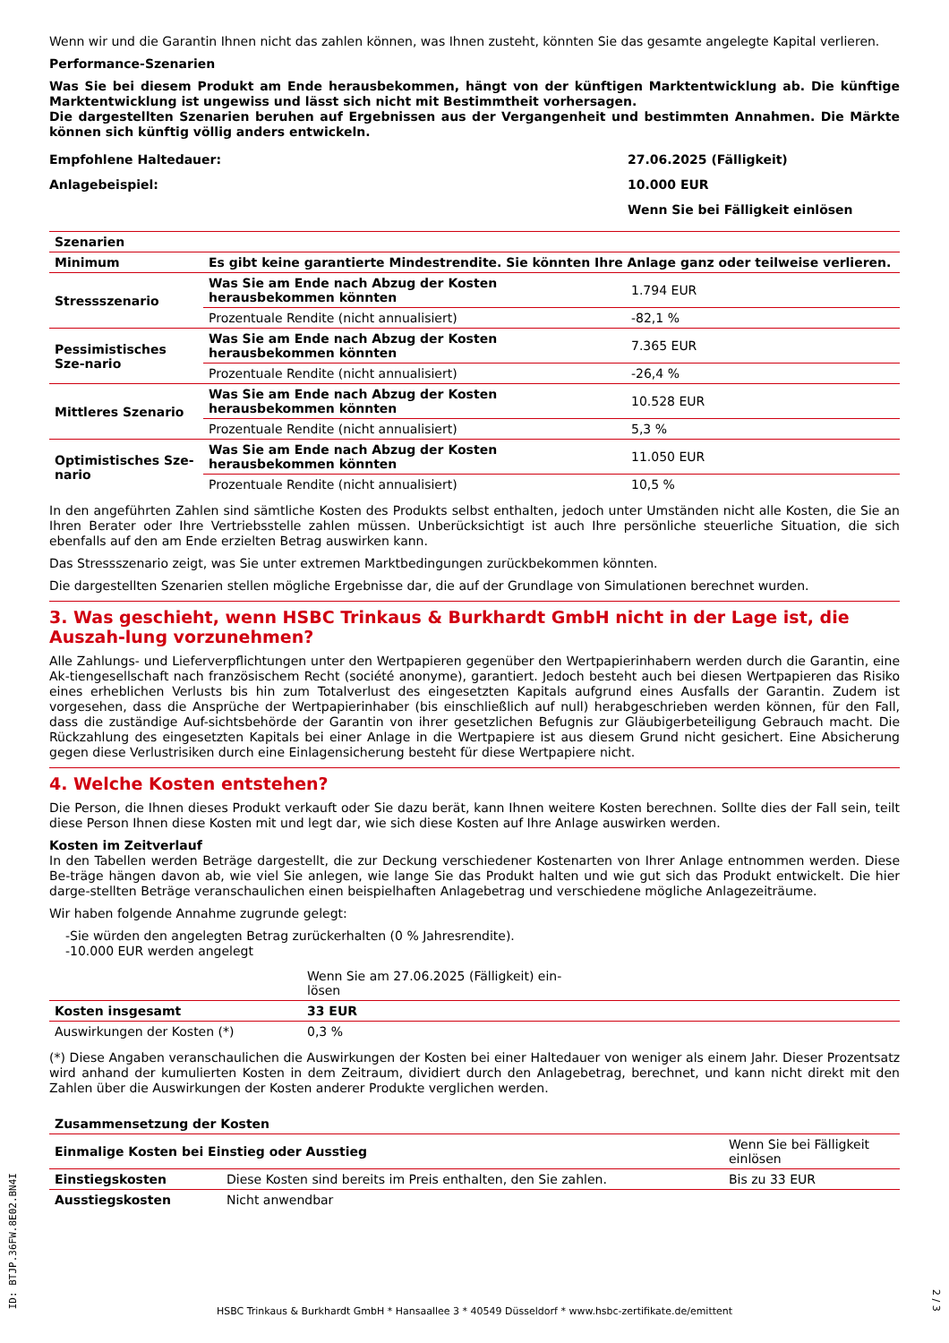Wenn wir und die Garantin Ihnen nicht das zahlen können, was Ihnen zusteht, könnten Sie das gesamte angelegte Kapital verlieren.
Performance-Szenarien
Was Sie bei diesem Produkt am Ende herausbekommen, hängt von der künftigen Marktentwicklung ab. Die künftige Marktentwicklung ist ungewiss und lässt sich nicht mit Bestimmtheit vorhersagen.
Die dargestellten Szenarien beruhen auf Ergebnissen aus der Vergangenheit und bestimmten Annahmen. Die Märkte können sich künftig völlig anders entwickeln.
| Empfohlene Haltedauer: | 27.06.2025 (Fälligkeit) |
| Anlagebeispiel: | 10.000 EUR |
| | Wenn Sie bei Fälligkeit einlösen |
| Szenarien | | |
| --- | --- | --- |
| Minimum | Es gibt keine garantierte Mindestrendite. Sie könnten Ihre Anlage ganz oder teilweise verlieren. | |
| Stressszenario | Was Sie am Ende nach Abzug der Kosten herausbekommen könnten | 1.794 EUR |
| | Prozentuale Rendite (nicht annualisiert) | -82,1 % |
| Pessimistisches Sze-nario | Was Sie am Ende nach Abzug der Kosten herausbekommen könnten | 7.365 EUR |
| | Prozentuale Rendite (nicht annualisiert) | -26,4 % |
| Mittleres Szenario | Was Sie am Ende nach Abzug der Kosten herausbekommen könnten | 10.528 EUR |
| | Prozentuale Rendite (nicht annualisiert) | 5,3 % |
| Optimistisches Sze-nario | Was Sie am Ende nach Abzug der Kosten herausbekommen könnten | 11.050 EUR |
| | Prozentuale Rendite (nicht annualisiert) | 10,5 % |
In den angeführten Zahlen sind sämtliche Kosten des Produkts selbst enthalten, jedoch unter Umständen nicht alle Kosten, die Sie an Ihren Berater oder Ihre Vertriebsstelle zahlen müssen. Unberücksichtigt ist auch Ihre persönliche steuerliche Situation, die sich ebenfalls auf den am Ende erzielten Betrag auswirken kann.
Das Stressszenario zeigt, was Sie unter extremen Marktbedingungen zurückbekommen könnten.
Die dargestellten Szenarien stellen mögliche Ergebnisse dar, die auf der Grundlage von Simulationen berechnet wurden.
3. Was geschieht, wenn HSBC Trinkaus & Burkhardt GmbH nicht in der Lage ist, die Auszah-lung vorzunehmen?
Alle Zahlungs- und Lieferverpflichtungen unter den Wertpapieren gegenüber den Wertpapierinhabern werden durch die Garantin, eine Ak-tiengesellschaft nach französischem Recht (société anonyme), garantiert. Jedoch besteht auch bei diesen Wertpapieren das Risiko eines erheblichen Verlusts bis hin zum Totalverlust des eingesetzten Kapitals aufgrund eines Ausfalls der Garantin. Zudem ist vorgesehen, dass die Ansprüche der Wertpapierinhaber (bis einschließlich auf null) herabgeschrieben werden können, für den Fall, dass die zuständige Auf-sichtsbehörde der Garantin von ihrer gesetzlichen Befugnis zur Gläubigerbeteiligung Gebrauch macht. Die Rückzahlung des eingesetzten Kapitals bei einer Anlage in die Wertpapiere ist aus diesem Grund nicht gesichert. Eine Absicherung gegen diese Verlustrisiken durch eine Einlagensicherung besteht für diese Wertpapiere nicht.
4. Welche Kosten entstehen?
Die Person, die Ihnen dieses Produkt verkauft oder Sie dazu berät, kann Ihnen weitere Kosten berechnen. Sollte dies der Fall sein, teilt diese Person Ihnen diese Kosten mit und legt dar, wie sich diese Kosten auf Ihre Anlage auswirken werden.
Kosten im Zeitverlauf
In den Tabellen werden Beträge dargestellt, die zur Deckung verschiedener Kostenarten von Ihrer Anlage entnommen werden. Diese Be-träge hängen davon ab, wie viel Sie anlegen, wie lange Sie das Produkt halten und wie gut sich das Produkt entwickelt. Die hier darge-stellten Beträge veranschaulichen einen beispielhaften Anlagebetrag und verschiedene mögliche Anlagezeiträume.
Wir haben folgende Annahme zugrunde gelegt:
-Sie würden den angelegten Betrag zurückerhalten (0 % Jahresrendite).
-10.000 EUR werden angelegt
| | Wenn Sie am 27.06.2025 (Fälligkeit) ein-lösen | |
| Kosten insgesamt | 33 EUR | |
| Auswirkungen der Kosten (*) | 0,3 % | |
(*) Diese Angaben veranschaulichen die Auswirkungen der Kosten bei einer Haltedauer von weniger als einem Jahr. Dieser Prozentsatz wird anhand der kumulierten Kosten in dem Zeitraum, dividiert durch den Anlagebetrag, berechnet, und kann nicht direkt mit den Zahlen über die Auswirkungen der Kosten anderer Produkte verglichen werden.
| Zusammensetzung der Kosten | | |
| --- | --- | --- |
| Einmalige Kosten bei Einstieg oder Ausstieg | | Wenn Sie bei Fälligkeit einlösen |
| Einstiegskosten | Diese Kosten sind bereits im Preis enthalten, den Sie zahlen. | Bis zu 33 EUR |
| Ausstiegskosten | Nicht anwendbar | |
ID: BTJP.36FW.8E02.BN4I
2 / 3
HSBC Trinkaus & Burkhardt GmbH * Hansaallee 3 * 40549 Düsseldorf * www.hsbc-zertifikate.de/emittent